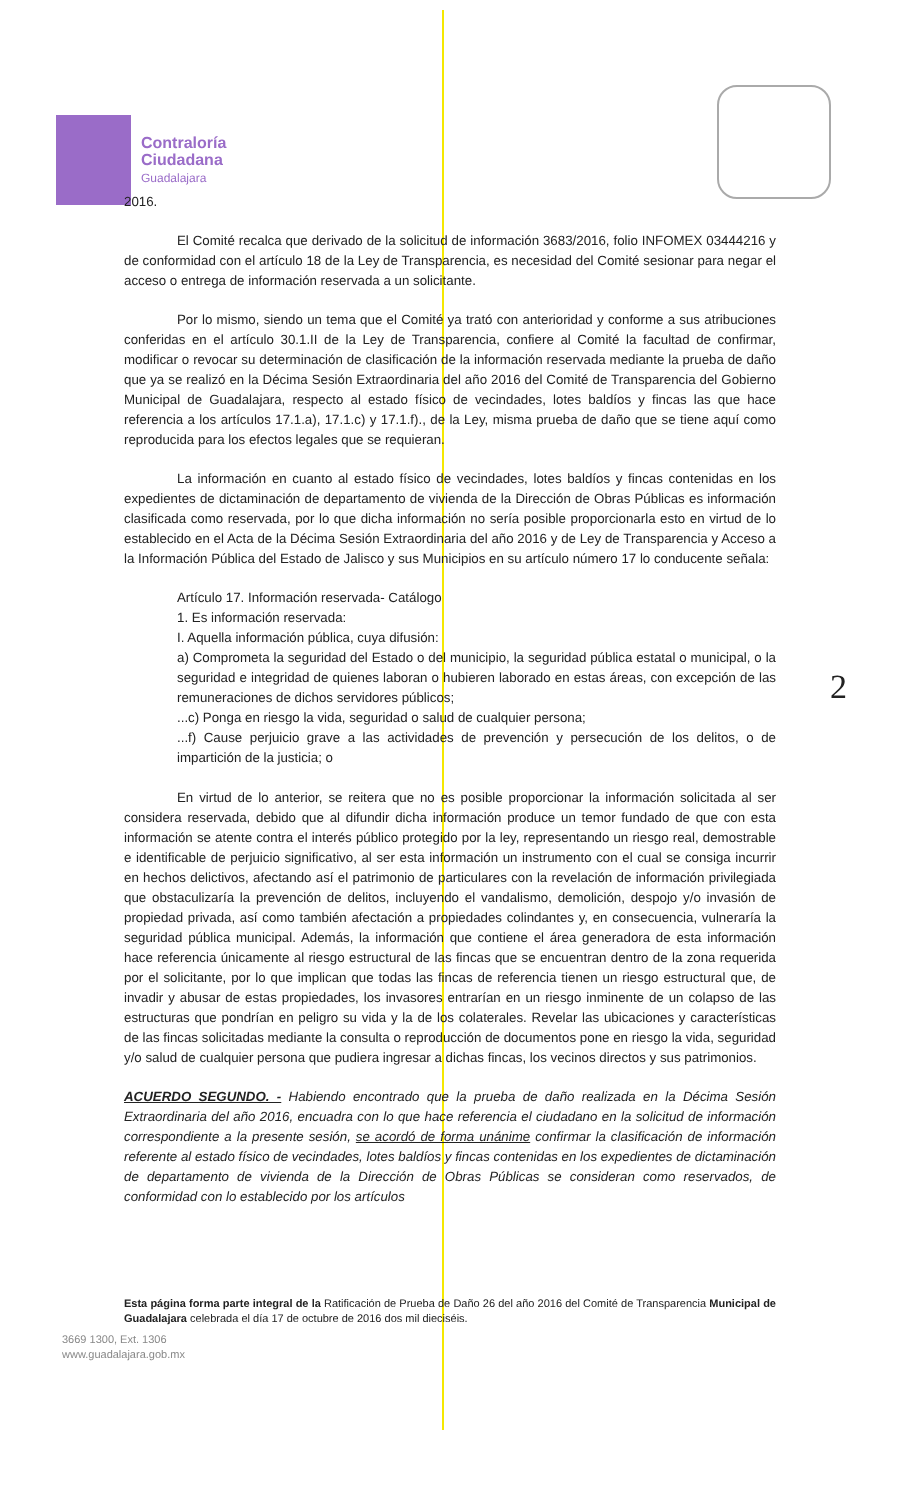Contraloría
Ciudadana
Guadalajara
2016.
El Comité recalca que derivado de la solicitud de información 3683/2016, folio INFOMEX 03444216 y de conformidad con el artículo 18 de la Ley de Transparencia, es necesidad del Comité sesionar para negar el acceso o entrega de información reservada a un solicitante.
Por lo mismo, siendo un tema que el Comité ya trató con anterioridad y conforme a sus atribuciones conferidas en el artículo 30.1.II de la Ley de Transparencia, confiere al Comité la facultad de confirmar, modificar o revocar su determinación de clasificación de la información reservada mediante la prueba de daño que ya se realizó en la Décima Sesión Extraordinaria del año 2016 del Comité de Transparencia del Gobierno Municipal de Guadalajara, respecto al estado físico de vecindades, lotes baldíos y fincas las que hace referencia a los artículos 17.1.a), 17.1.c) y 17.1.f)., de la Ley, misma prueba de daño que se tiene aquí como reproducida para los efectos legales que se requieran.
La información en cuanto al estado físico de vecindades, lotes baldíos y fincas contenidas en los expedientes de dictaminación de departamento de vivienda de la Dirección de Obras Públicas es información clasificada como reservada, por lo que dicha información no sería posible proporcionarla esto en virtud de lo establecido en el Acta de la Décima Sesión Extraordinaria del año 2016 y de Ley de Transparencia y Acceso a la Información Pública del Estado de Jalisco y sus Municipios en su artículo número 17 lo conducente señala:
Artículo 17. Información reservada- Catálogo
1. Es información reservada:
I. Aquella información pública, cuya difusión:
a) Comprometa la seguridad del Estado o del municipio, la seguridad pública estatal o municipal, o la seguridad e integridad de quienes laboran o hubieren laborado en estas áreas, con excepción de las remuneraciones de dichos servidores públicos;
...c) Ponga en riesgo la vida, seguridad o salud de cualquier persona;
...f) Cause perjuicio grave a las actividades de prevención y persecución de los delitos, o de impartición de la justicia; o
En virtud de lo anterior, se reitera que no es posible proporcionar la información solicitada al ser considera reservada, debido que al difundir dicha información produce un temor fundado de que con esta información se atente contra el interés público protegido por la ley, representando un riesgo real, demostrable e identificable de perjuicio significativo, al ser esta información un instrumento con el cual se consiga incurrir en hechos delictivos, afectando así el patrimonio de particulares con la revelación de información privilegiada que obstaculizaría la prevención de delitos, incluyendo el vandalismo, demolición, despojo y/o invasión de propiedad privada, así como también afectación a propiedades colindantes y, en consecuencia, vulneraría la seguridad pública municipal. Además, la información que contiene el área generadora de esta información hace referencia únicamente al riesgo estructural de las fincas que se encuentran dentro de la zona requerida por el solicitante, por lo que implican que todas las fincas de referencia tienen un riesgo estructural que, de invadir y abusar de estas propiedades, los invasores entrarían en un riesgo inminente de un colapso de las estructuras que pondrían en peligro su vida y la de los colaterales. Revelar las ubicaciones y características de las fincas solicitadas mediante la consulta o reproducción de documentos pone en riesgo la vida, seguridad y/o salud de cualquier persona que pudiera ingresar a dichas fincas, los vecinos directos y sus patrimonios.
ACUERDO SEGUNDO. - Habiendo encontrado que la prueba de daño realizada en la Décima Sesión Extraordinaria del año 2016, encuadra con lo que hace referencia el ciudadano en la solicitud de información correspondiente a la presente sesión, se acordó de forma unánime confirmar la clasificación de información referente al estado físico de vecindades, lotes baldíos y fincas contenidas en los expedientes de dictaminación de departamento de vivienda de la Dirección de Obras Públicas se consideran como reservados, de conformidad con lo establecido por los artículos
2
Esta página forma parte integral de la Ratificación de Prueba de Daño 26 del año 2016 del Comité de Transparencia Municipal de Guadalajara celebrada el día 17 de octubre de 2016 dos mil dieciséis.
3669 1300, Ext. 1306
www.guadalajara.gob.mx